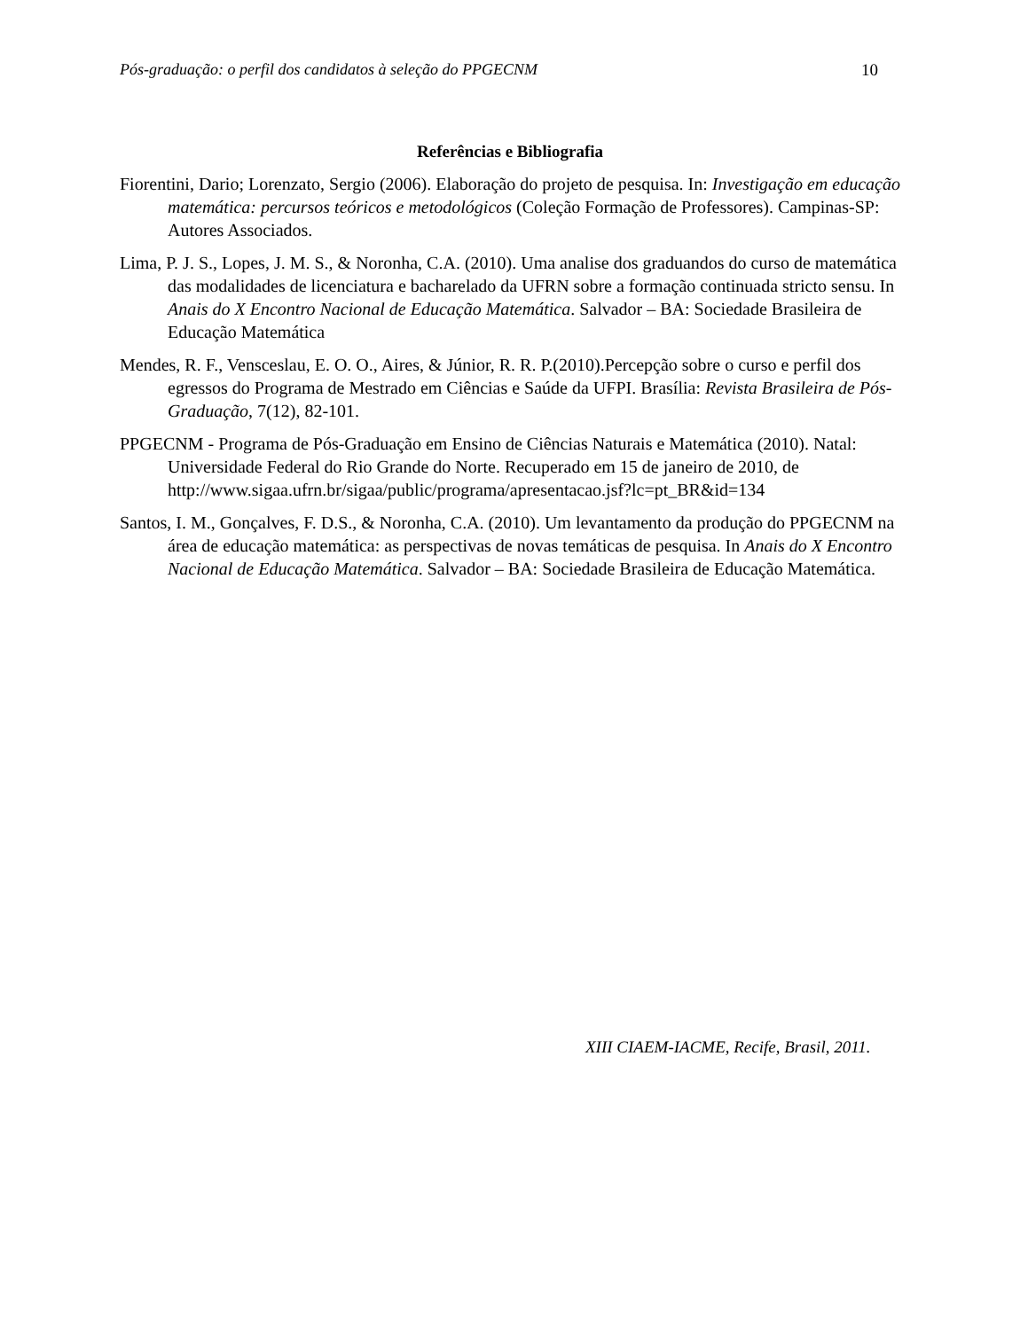Pós-graduação: o perfil dos candidatos à seleção do PPGECNM 10
Referências e Bibliografia
Fiorentini, Dario; Lorenzato, Sergio (2006). Elaboração do projeto de pesquisa. In: Investigação em educação matemática: percursos teóricos e metodológicos (Coleção Formação de Professores). Campinas-SP: Autores Associados.
Lima, P. J. S., Lopes, J. M. S., & Noronha, C.A. (2010). Uma analise dos graduandos do curso de matemática das modalidades de licenciatura e bacharelado da UFRN sobre a formação continuada stricto sensu. In Anais do X Encontro Nacional de Educação Matemática. Salvador – BA: Sociedade Brasileira de Educação Matemática
Mendes, R. F., Vensceslau, E. O. O., Aires, & Júnior, R. R. P.(2010).Percepção sobre o curso e perfil dos egressos do Programa de Mestrado em Ciências e Saúde da UFPI. Brasília: Revista Brasileira de Pós-Graduação, 7(12), 82-101.
PPGECNM - Programa de Pós-Graduação em Ensino de Ciências Naturais e Matemática (2010). Natal: Universidade Federal do Rio Grande do Norte. Recuperado em 15 de janeiro de 2010, de
http://www.sigaa.ufrn.br/sigaa/public/programa/apresentacao.jsf?lc=pt_BR&id=134
Santos, I. M., Gonçalves, F. D.S., & Noronha, C.A. (2010). Um levantamento da produção do PPGECNM na área de educação matemática: as perspectivas de novas temáticas de pesquisa. In Anais do X Encontro Nacional de Educação Matemática. Salvador – BA: Sociedade Brasileira de Educação Matemática.
XIII CIAEM-IACME, Recife, Brasil, 2011.